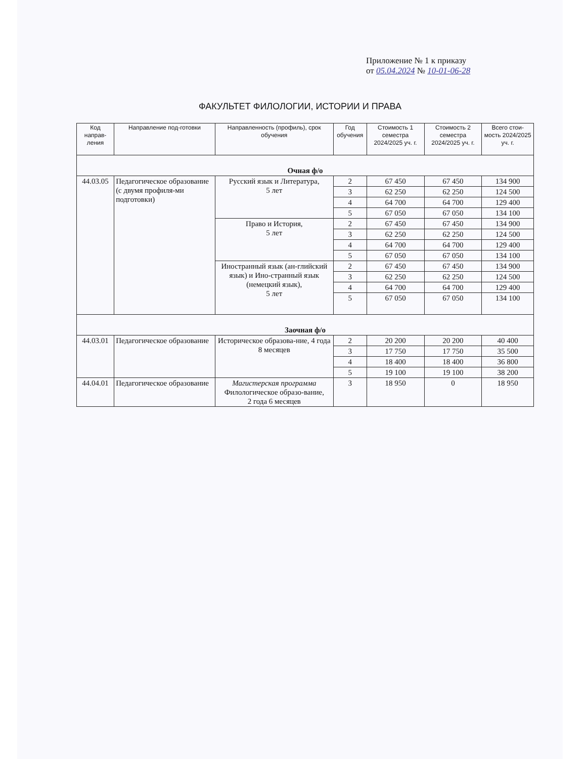Приложение № 1 к приказу
от 05.04.2024 № 10-01-06-28
ФАКУЛЬТЕТ ФИЛОЛОГИИ, ИСТОРИИ И ПРАВА
| Код направ-ления | Направление под-готовки | Направленность (профиль), срок обучения | Год обучения | Стоимость 1 семестра 2024/2025 уч. г. | Стоимость 2 семестра 2024/2025 уч. г. | Всего стои-мость 2024/2025 уч. г. |
| --- | --- | --- | --- | --- | --- | --- |
| Очная ф/о | | | | | | |
| 44.03.05 | Педагогическое образование (с двумя профиля-ми подготовки) | Русский язык и Литература, 5 лет | 2 | 67 450 | 67 450 | 134 900 |
| | | | 3 | 62 250 | 62 250 | 124 500 |
| | | | 4 | 64 700 | 64 700 | 129 400 |
| | | | 5 | 67 050 | 67 050 | 134 100 |
| | | Право и История, 5 лет | 2 | 67 450 | 67 450 | 134 900 |
| | | | 3 | 62 250 | 62 250 | 124 500 |
| | | | 4 | 64 700 | 64 700 | 129 400 |
| | | | 5 | 67 050 | 67 050 | 134 100 |
| | | Иностранный язык (ан-глийский язык) и Ино-странный язык (немецкий язык), 5 лет | 2 | 67 450 | 67 450 | 134 900 |
| | | | 3 | 62 250 | 62 250 | 124 500 |
| | | | 4 | 64 700 | 64 700 | 129 400 |
| | | | 5 | 67 050 | 67 050 | 134 100 |
| Заочная ф/о | | | | | | |
| 44.03.01 | Педагогическое образование | Историческое образова-ние, 4 года 8 месяцев | 2 | 20 200 | 20 200 | 40 400 |
| | | | 3 | 17 750 | 17 750 | 35 500 |
| | | | 4 | 18 400 | 18 400 | 36 800 |
| | | | 5 | 19 100 | 19 100 | 38 200 |
| 44.04.01 | Педагогическое образование | Магистерская программа Филологическое образо-вание, 2 года 6 месяцев | 3 | 18 950 | 0 | 18 950 |